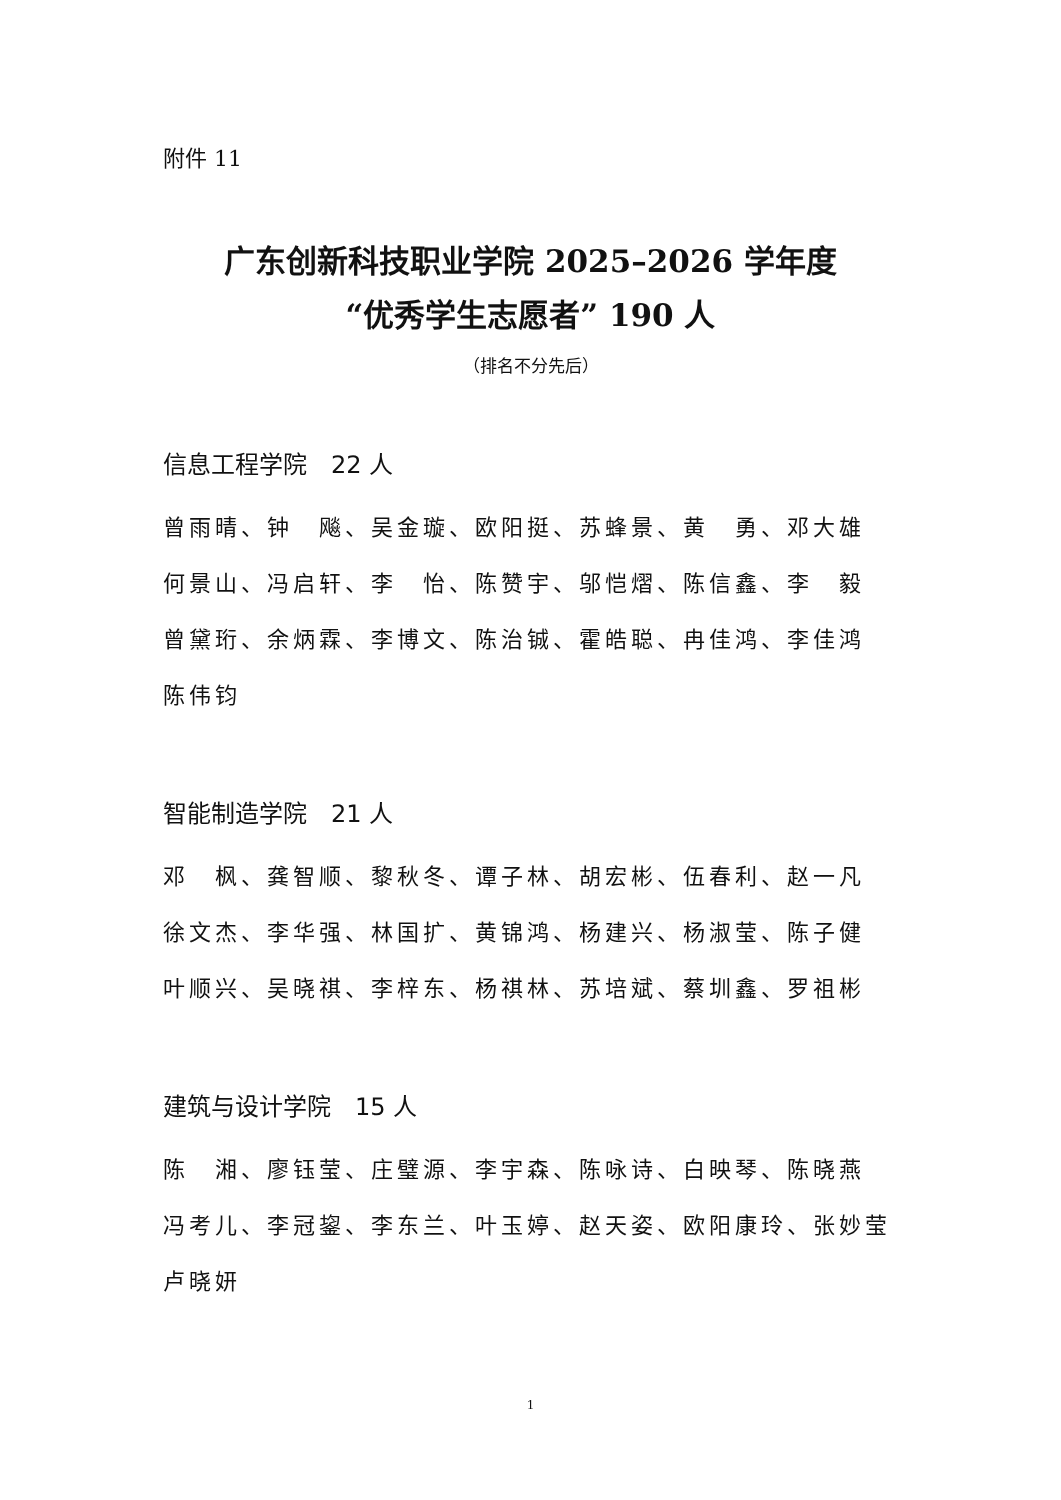附件 11
广东创新科技职业学院 2025–2026 学年度
“优秀学生志愿者” 190 人
（排名不分先后）
信息工程学院　22 人
曾雨晴、钟　飚、吴金璇、欧阳挺、苏蜂景、黄　勇、邓大雄
何景山、冯启轩、李　怡、陈赞宇、邬恺熠、陈信鑫、李　毅
曾黛珩、余炳霖、李博文、陈治铖、霍皓聪、冉佳鸿、李佳鸿
陈伟钧
智能制造学院　21 人
邓　枫、龚智顺、黎秋冬、谭子林、胡宏彬、伍春利、赵一凡
徐文杰、李华强、林国扩、黄锦鸿、杨建兴、杨淑莹、陈子健
叶顺兴、吴晓祺、李梓东、杨祺林、苏培斌、蔡圳鑫、罗祖彬
建筑与设计学院　15 人
陈　湘、廖钰莹、庄璧源、李宇森、陈咏诗、白映琴、陈晓燕
冯考儿、李冠鋆、李东兰、叶玉婷、赵天姿、欧阳康玲、张妙莹
卢晓妍
1